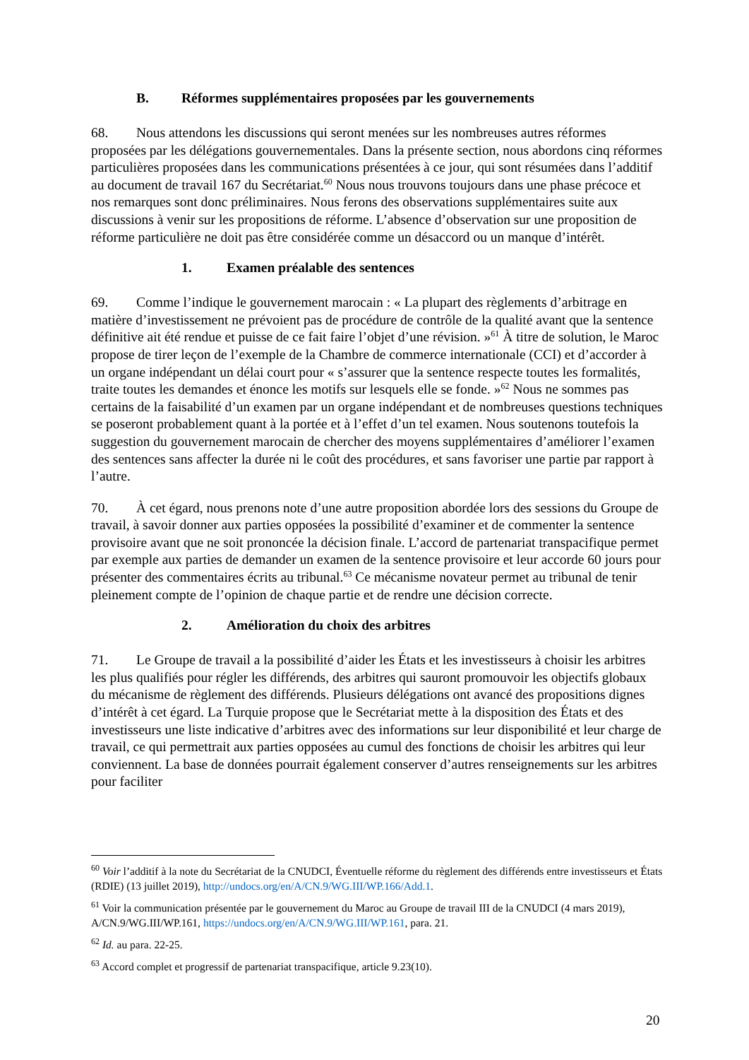B. Réformes supplémentaires proposées par les gouvernements
68. Nous attendons les discussions qui seront menées sur les nombreuses autres réformes proposées par les délégations gouvernementales. Dans la présente section, nous abordons cinq réformes particulières proposées dans les communications présentées à ce jour, qui sont résumées dans l’additif au document de travail 167 du Secrétariat.<sup>60</sup> Nous nous trouvons toujours dans une phase précoce et nos remarques sont donc préliminaires. Nous ferons des observations supplémentaires suite aux discussions à venir sur les propositions de réforme. L’absence d’observation sur une proposition de réforme particulière ne doit pas être considérée comme un désaccord ou un manque d’intérêt.
1. Examen préalable des sentences
69. Comme l’indique le gouvernement marocain : « La plupart des règlements d’arbitrage en matière d’investissement ne prévoient pas de procédure de contrôle de la qualité avant que la sentence définitive ait été rendue et puisse de ce fait faire l’objet d’une révision. »<sup>61</sup> À titre de solution, le Maroc propose de tirer leçon de l’exemple de la Chambre de commerce internationale (CCI) et d’accorder à un organe indépendant un délai court pour « s’assurer que la sentence respecte toutes les formalités, traite toutes les demandes et énonce les motifs sur lesquels elle se fonde. »<sup>62</sup> Nous ne sommes pas certains de la faisabilité d’un examen par un organe indépendant et de nombreuses questions techniques se poseront probablement quant à la portée et à l’effet d’un tel examen. Nous soutenons toutefois la suggestion du gouvernement marocain de chercher des moyens supplémentaires d’améliorer l’examen des sentences sans affecter la durée ni le coût des procédures, et sans favoriser une partie par rapport à l’autre.
70. À cet égard, nous prenons note d’une autre proposition abordée lors des sessions du Groupe de travail, à savoir donner aux parties opposées la possibilité d’examiner et de commenter la sentence provisoire avant que ne soit prononcée la décision finale. L’accord de partenariat transpacifique permet par exemple aux parties de demander un examen de la sentence provisoire et leur accorde 60 jours pour présenter des commentaires écrits au tribunal.<sup>63</sup> Ce mécanisme novateur permet au tribunal de tenir pleinement compte de l’opinion de chaque partie et de rendre une décision correcte.
2. Amélioration du choix des arbitres
71. Le Groupe de travail a la possibilité d’aider les États et les investisseurs à choisir les arbitres les plus qualifiés pour régler les différends, des arbitres qui sauront promouvoir les objectifs globaux du mécanisme de règlement des différends. Plusieurs délégations ont avancé des propositions dignes d’intérêt à cet égard. La Turquie propose que le Secrétariat mette à la disposition des États et des investisseurs une liste indicative d’arbitres avec des informations sur leur disponibilité et leur charge de travail, ce qui permettrait aux parties opposées au cumul des fonctions de choisir les arbitres qui leur conviennent. La base de données pourrait également conserver d’autres renseignements sur les arbitres pour faciliter
<sup>60</sup> Voir l’additif à la note du Secrétariat de la CNUDCI, Éventuelle réforme du règlement des différends entre investisseurs et États (RDIE) (13 juillet 2019), http://undocs.org/en/A/CN.9/WG.III/WP.166/Add.1.
<sup>61</sup> Voir la communication présentée par le gouvernement du Maroc au Groupe de travail III de la CNUDCI (4 mars 2019), A/CN.9/WG.III/WP.161, https://undocs.org/en/A/CN.9/WG.III/WP.161, para. 21.
<sup>62</sup> Id. au para. 22-25.
<sup>63</sup> Accord complet et progressif de partenariat transpacifique, article 9.23(10).
20